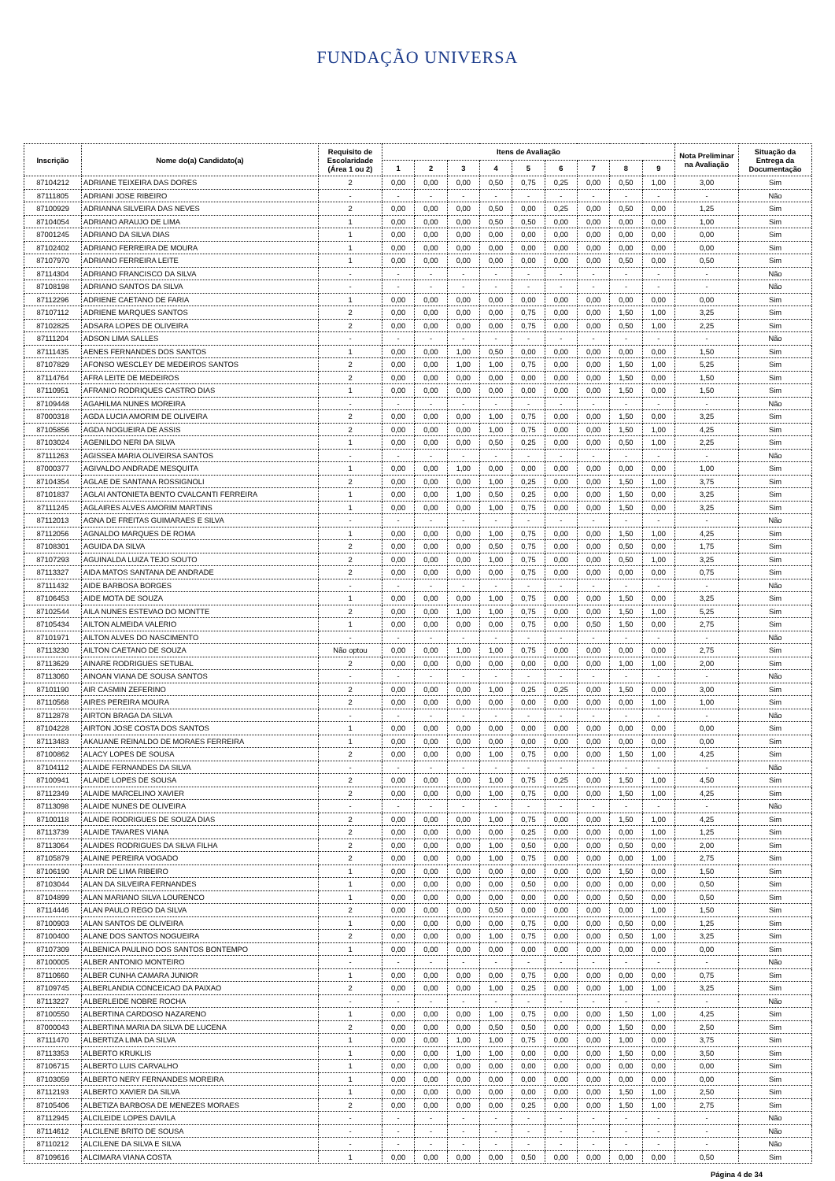FUNDAÇÃO UNIVERSA
| Inscrição | Nome do(a) Candidato(a) | Requisito de Escolaridade (Área 1 ou 2) | Itens de Avaliação | | | | | | | | | Nota Preliminar na Avaliação | Situação da Entrega da Documentação |
| --- | --- | --- | --- | --- | --- | --- | --- | --- | --- | --- | --- | --- | --- |
| | | | 1 | 2 | 3 | 4 | 5 | 6 | 7 | 8 | 9 | | |
| 87104212 | ADRIANE TEIXEIRA DAS DORES | 2 | 0,00 | 0,00 | 0,00 | 0,50 | 0,75 | 0,25 | 0,00 | 0,50 | 1,00 | 3,00 | Sim |
| 87111805 | ADRIANI JOSE RIBEIRO | - | - | - | - | - | - | - | - | - | - | - | Não |
| 87100929 | ADRIANNA SILVEIRA DAS NEVES | 2 | 0,00 | 0,00 | 0,00 | 0,50 | 0,00 | 0,25 | 0,00 | 0,50 | 0,00 | 1,25 | Sim |
| 87104054 | ADRIANO ARAUJO DE LIMA | 1 | 0,00 | 0,00 | 0,00 | 0,50 | 0,50 | 0,00 | 0,00 | 0,00 | 0,00 | 1,00 | Sim |
| 87001245 | ADRIANO DA SILVA DIAS | 1 | 0,00 | 0,00 | 0,00 | 0,00 | 0,00 | 0,00 | 0,00 | 0,00 | 0,00 | 0,00 | Sim |
| 87102402 | ADRIANO FERREIRA DE MOURA | 1 | 0,00 | 0,00 | 0,00 | 0,00 | 0,00 | 0,00 | 0,00 | 0,00 | 0,00 | 0,00 | Sim |
| 87107970 | ADRIANO FERREIRA LEITE | 1 | 0,00 | 0,00 | 0,00 | 0,00 | 0,00 | 0,00 | 0,00 | 0,50 | 0,00 | 0,50 | Sim |
| 87114304 | ADRIANO FRANCISCO DA SILVA | - | - | - | - | - | - | - | - | - | - | - | Não |
| 87108198 | ADRIANO SANTOS DA SILVA | - | - | - | - | - | - | - | - | - | - | - | Não |
| 87112296 | ADRIENE CAETANO DE FARIA | 1 | 0,00 | 0,00 | 0,00 | 0,00 | 0,00 | 0,00 | 0,00 | 0,00 | 0,00 | 0,00 | Sim |
| 87107112 | ADRIENE MARQUES SANTOS | 2 | 0,00 | 0,00 | 0,00 | 0,00 | 0,75 | 0,00 | 0,00 | 1,50 | 1,00 | 3,25 | Sim |
| 87102825 | ADSARA LOPES DE OLIVEIRA | 2 | 0,00 | 0,00 | 0,00 | 0,00 | 0,75 | 0,00 | 0,00 | 0,50 | 1,00 | 2,25 | Sim |
| 87111204 | ADSON LIMA SALLES | - | - | - | - | - | - | - | - | - | - | - | Não |
| 87111435 | AENES FERNANDES DOS SANTOS | 1 | 0,00 | 0,00 | 1,00 | 0,50 | 0,00 | 0,00 | 0,00 | 0,00 | 0,00 | 1,50 | Sim |
| 87107829 | AFONSO WESCLEY DE MEDEIROS SANTOS | 2 | 0,00 | 0,00 | 1,00 | 1,00 | 0,75 | 0,00 | 0,00 | 1,50 | 1,00 | 5,25 | Sim |
| 87114764 | AFRA LEITE DE MEDEIROS | 2 | 0,00 | 0,00 | 0,00 | 0,00 | 0,00 | 0,00 | 0,00 | 1,50 | 0,00 | 1,50 | Sim |
| 87110951 | AFRANIO RODRIQUES CASTRO DIAS | 1 | 0,00 | 0,00 | 0,00 | 0,00 | 0,00 | 0,00 | 0,00 | 1,50 | 0,00 | 1,50 | Sim |
| 87109448 | AGAHILMA NUNES MOREIRA | - | - | - | - | - | - | - | - | - | - | - | Não |
| 87000318 | AGDA LUCIA AMORIM DE OLIVEIRA | 2 | 0,00 | 0,00 | 0,00 | 1,00 | 0,75 | 0,00 | 0,00 | 1,50 | 0,00 | 3,25 | Sim |
| 87105856 | AGDA NOGUEIRA DE ASSIS | 2 | 0,00 | 0,00 | 0,00 | 1,00 | 0,75 | 0,00 | 0,00 | 1,50 | 1,00 | 4,25 | Sim |
| 87103024 | AGENILDO NERI DA SILVA | 1 | 0,00 | 0,00 | 0,00 | 0,50 | 0,25 | 0,00 | 0,00 | 0,50 | 1,00 | 2,25 | Sim |
| 87111263 | AGISSEA MARIA OLIVEIRSA SANTOS | - | - | - | - | - | - | - | - | - | - | - | Não |
| 87000377 | AGIVALDO ANDRADE MESQUITA | 1 | 0,00 | 0,00 | 1,00 | 0,00 | 0,00 | 0,00 | 0,00 | 0,00 | 0,00 | 1,00 | Sim |
| 87104354 | AGLAE DE SANTANA ROSSIGNOLI | 2 | 0,00 | 0,00 | 0,00 | 1,00 | 0,25 | 0,00 | 0,00 | 1,50 | 1,00 | 3,75 | Sim |
| 87101837 | AGLAI ANTONIETA BENTO CVALCANTI FERREIRA | 1 | 0,00 | 0,00 | 1,00 | 0,50 | 0,25 | 0,00 | 0,00 | 1,50 | 0,00 | 3,25 | Sim |
| 87111245 | AGLAIRES ALVES AMORIM MARTINS | 1 | 0,00 | 0,00 | 0,00 | 1,00 | 0,75 | 0,00 | 0,00 | 1,50 | 0,00 | 3,25 | Sim |
| 87112013 | AGNA DE FREITAS GUIMARAES E SILVA | - | - | - | - | - | - | - | - | - | - | - | Não |
| 87112056 | AGNALDO MARQUES DE ROMA | 1 | 0,00 | 0,00 | 0,00 | 1,00 | 0,75 | 0,00 | 0,00 | 1,50 | 1,00 | 4,25 | Sim |
| 87108301 | AGUIDA DA SILVA | 2 | 0,00 | 0,00 | 0,00 | 0,50 | 0,75 | 0,00 | 0,00 | 0,50 | 0,00 | 1,75 | Sim |
| 87107293 | AGUINALDA LUIZA TEJO SOUTO | 2 | 0,00 | 0,00 | 0,00 | 1,00 | 0,75 | 0,00 | 0,00 | 0,50 | 1,00 | 3,25 | Sim |
| 87113327 | AIDA MATOS SANTANA DE ANDRADE | 2 | 0,00 | 0,00 | 0,00 | 0,00 | 0,75 | 0,00 | 0,00 | 0,00 | 0,00 | 0,75 | Sim |
| 87111432 | AIDE BARBOSA BORGES | - | - | - | - | - | - | - | - | - | - | - | Não |
| 87106453 | AIDE MOTA DE SOUZA | 1 | 0,00 | 0,00 | 0,00 | 1,00 | 0,75 | 0,00 | 0,00 | 1,50 | 0,00 | 3,25 | Sim |
| 87102544 | AILA NUNES ESTEVAO DO MONTTE | 2 | 0,00 | 0,00 | 1,00 | 1,00 | 0,75 | 0,00 | 0,00 | 1,50 | 1,00 | 5,25 | Sim |
| 87105434 | AILTON ALMEIDA VALERIO | 1 | 0,00 | 0,00 | 0,00 | 0,00 | 0,75 | 0,00 | 0,50 | 1,50 | 0,00 | 2,75 | Sim |
| 87101971 | AILTON ALVES DO NASCIMENTO | - | - | - | - | - | - | - | - | - | - | - | Não |
| 87113230 | AILTON CAETANO DE SOUZA | Não optou | 0,00 | 0,00 | 1,00 | 1,00 | 0,75 | 0,00 | 0,00 | 0,00 | 0,00 | 2,75 | Sim |
| 87113629 | AINARE RODRIGUES SETUBAL | 2 | 0,00 | 0,00 | 0,00 | 0,00 | 0,00 | 0,00 | 0,00 | 1,00 | 1,00 | 2,00 | Sim |
| 87113060 | AINOAN VIANA DE SOUSA SANTOS | - | - | - | - | - | - | - | - | - | - | - | Não |
| 87101190 | AIR CASMIN ZEFERINO | 2 | 0,00 | 0,00 | 0,00 | 1,00 | 0,25 | 0,25 | 0,00 | 1,50 | 0,00 | 3,00 | Sim |
| 87110568 | AIRES PEREIRA MOURA | 2 | 0,00 | 0,00 | 0,00 | 0,00 | 0,00 | 0,00 | 0,00 | 0,00 | 1,00 | 1,00 | Sim |
| 87112878 | AIRTON BRAGA DA SILVA | - | - | - | - | - | - | - | - | - | - | - | Não |
| 87104228 | AIRTON JOSE COSTA DOS SANTOS | 1 | 0,00 | 0,00 | 0,00 | 0,00 | 0,00 | 0,00 | 0,00 | 0,00 | 0,00 | 0,00 | Sim |
| 87113483 | AKAUANE REINALDO DE MORAES FERREIRA | 1 | 0,00 | 0,00 | 0,00 | 0,00 | 0,00 | 0,00 | 0,00 | 0,00 | 0,00 | 0,00 | Sim |
| 87100862 | ALACY LOPES DE SOUSA | 2 | 0,00 | 0,00 | 0,00 | 1,00 | 0,75 | 0,00 | 0,00 | 1,50 | 1,00 | 4,25 | Sim |
| 87104112 | ALAIDE FERNANDES DA SILVA | - | - | - | - | - | - | - | - | - | - | - | Não |
| 87100941 | ALAIDE LOPES DE SOUSA | 2 | 0,00 | 0,00 | 0,00 | 1,00 | 0,75 | 0,25 | 0,00 | 1,50 | 1,00 | 4,50 | Sim |
| 87112349 | ALAIDE MARCELINO XAVIER | 2 | 0,00 | 0,00 | 0,00 | 1,00 | 0,75 | 0,00 | 0,00 | 1,50 | 1,00 | 4,25 | Sim |
| 87113098 | ALAIDE NUNES DE OLIVEIRA | - | - | - | - | - | - | - | - | - | - | - | Não |
| 87100118 | ALAIDE RODRIGUES DE SOUZA DIAS | 2 | 0,00 | 0,00 | 0,00 | 1,00 | 0,75 | 0,00 | 0,00 | 1,50 | 1,00 | 4,25 | Sim |
| 87113739 | ALAIDE TAVARES VIANA | 2 | 0,00 | 0,00 | 0,00 | 0,00 | 0,25 | 0,00 | 0,00 | 0,00 | 1,00 | 1,25 | Sim |
| 87113064 | ALAIDES RODRIGUES DA SILVA FILHA | 2 | 0,00 | 0,00 | 0,00 | 1,00 | 0,50 | 0,00 | 0,00 | 0,50 | 0,00 | 2,00 | Sim |
| 87105879 | ALAINE PEREIRA VOGADO | 2 | 0,00 | 0,00 | 0,00 | 1,00 | 0,75 | 0,00 | 0,00 | 0,00 | 1,00 | 2,75 | Sim |
| 87106190 | ALAIR DE LIMA RIBEIRO | 1 | 0,00 | 0,00 | 0,00 | 0,00 | 0,00 | 0,00 | 0,00 | 1,50 | 0,00 | 1,50 | Sim |
| 87103044 | ALAN DA SILVEIRA FERNANDES | 1 | 0,00 | 0,00 | 0,00 | 0,00 | 0,50 | 0,00 | 0,00 | 0,00 | 0,00 | 0,50 | Sim |
| 87104899 | ALAN MARIANO SILVA LOURENCO | 1 | 0,00 | 0,00 | 0,00 | 0,00 | 0,00 | 0,00 | 0,00 | 0,50 | 0,00 | 0,50 | Sim |
| 87114446 | ALAN PAULO REGO DA SILVA | 2 | 0,00 | 0,00 | 0,00 | 0,50 | 0,00 | 0,00 | 0,00 | 0,00 | 1,00 | 1,50 | Sim |
| 87100903 | ALAN SANTOS DE OLIVEIRA | 1 | 0,00 | 0,00 | 0,00 | 0,00 | 0,75 | 0,00 | 0,00 | 0,50 | 0,00 | 1,25 | Sim |
| 87100400 | ALANE DOS SANTOS NOGUEIRA | 2 | 0,00 | 0,00 | 0,00 | 1,00 | 0,75 | 0,00 | 0,00 | 0,50 | 1,00 | 3,25 | Sim |
| 87107309 | ALBENICA PAULINO DOS SANTOS BONTEMPO | 1 | 0,00 | 0,00 | 0,00 | 0,00 | 0,00 | 0,00 | 0,00 | 0,00 | 0,00 | 0,00 | Sim |
| 87100005 | ALBER ANTONIO MONTEIRO | - | - | - | - | - | - | - | - | - | - | - | Não |
| 87110660 | ALBER CUNHA CAMARA JUNIOR | 1 | 0,00 | 0,00 | 0,00 | 0,00 | 0,75 | 0,00 | 0,00 | 0,00 | 0,00 | 0,75 | Sim |
| 87109745 | ALBERLANDIA CONCEICAO DA PAIXAO | 2 | 0,00 | 0,00 | 0,00 | 1,00 | 0,25 | 0,00 | 0,00 | 1,00 | 1,00 | 3,25 | Sim |
| 87113227 | ALBERLEIDE NOBRE ROCHA | - | - | - | - | - | - | - | - | - | - | - | Não |
| 87100550 | ALBERTINA CARDOSO NAZARENO | 1 | 0,00 | 0,00 | 0,00 | 1,00 | 0,75 | 0,00 | 0,00 | 1,50 | 1,00 | 4,25 | Sim |
| 87000043 | ALBERTINA MARIA DA SILVA DE LUCENA | 2 | 0,00 | 0,00 | 0,00 | 0,50 | 0,50 | 0,00 | 0,00 | 1,50 | 0,00 | 2,50 | Sim |
| 87111470 | ALBERTIZA LIMA DA SILVA | 1 | 0,00 | 0,00 | 1,00 | 1,00 | 0,75 | 0,00 | 0,00 | 1,00 | 0,00 | 3,75 | Sim |
| 87113353 | ALBERTO KRUKLIS | 1 | 0,00 | 0,00 | 1,00 | 1,00 | 0,00 | 0,00 | 0,00 | 1,50 | 0,00 | 3,50 | Sim |
| 87106715 | ALBERTO LUIS CARVALHO | 1 | 0,00 | 0,00 | 0,00 | 0,00 | 0,00 | 0,00 | 0,00 | 0,00 | 0,00 | 0,00 | Sim |
| 87103059 | ALBERTO NERY FERNANDES MOREIRA | 1 | 0,00 | 0,00 | 0,00 | 0,00 | 0,00 | 0,00 | 0,00 | 0,00 | 0,00 | 0,00 | Sim |
| 87112193 | ALBERTO XAVIER DA SILVA | 1 | 0,00 | 0,00 | 0,00 | 0,00 | 0,00 | 0,00 | 0,00 | 1,50 | 1,00 | 2,50 | Sim |
| 87105406 | ALBETIZA BARBOSA DE MENEZES MORAES | 2 | 0,00 | 0,00 | 0,00 | 0,00 | 0,25 | 0,00 | 0,00 | 1,50 | 1,00 | 2,75 | Sim |
| 87112945 | ALCILEIDE LOPES DAVILA | - | - | - | - | - | - | - | - | - | - | - | Não |
| 87114612 | ALCILENE BRITO DE SOUSA | - | - | - | - | - | - | - | - | - | - | - | Não |
| 87110212 | ALCILENE DA SILVA E SILVA | - | - | - | - | - | - | - | - | - | - | - | Não |
| 87109616 | ALCIMARA VIANA COSTA | 1 | 0,00 | 0,00 | 0,00 | 0,00 | 0,50 | 0,00 | 0,00 | 0,00 | 0,00 | 0,50 | Sim |
Página 4 de 34